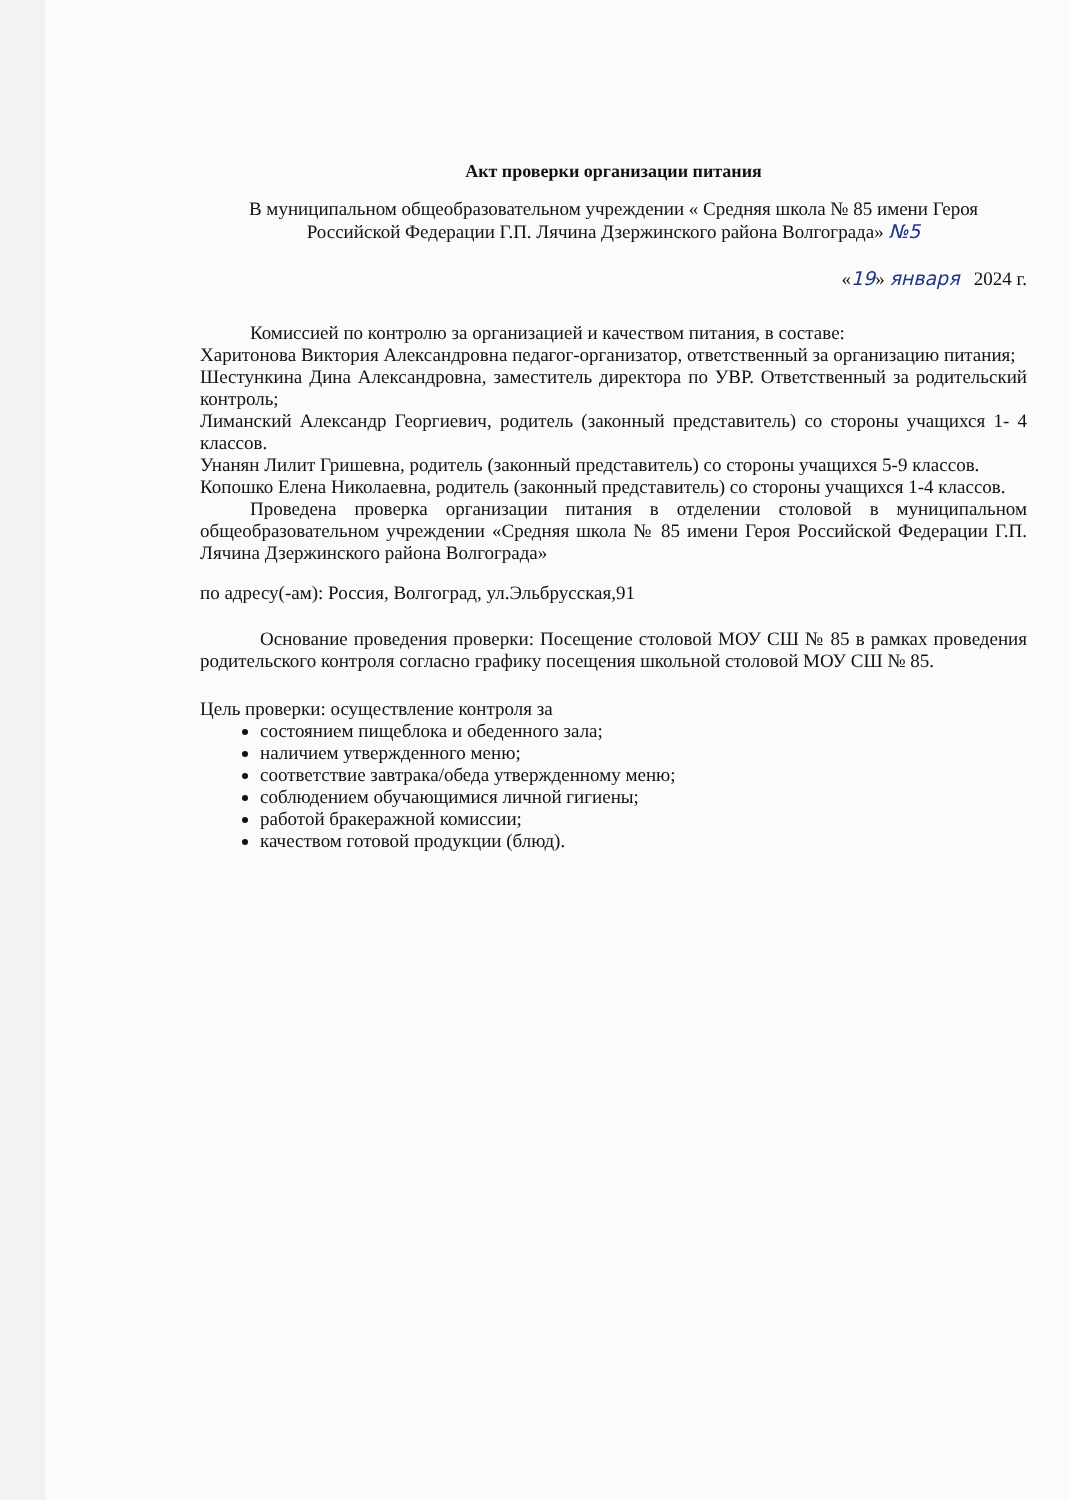Акт проверки организации питания
В муниципальном общеобразовательном учреждении « Средняя школа № 85 имени Героя Российской Федерации Г.П. Лячина Дзержинского района Волгограда» №5
«19» января 2024 г.
Комиссией по контролю за организацией и качеством питания, в составе:
Харитонова Виктория Александровна педагог-организатор, ответственный за организацию питания;
Шестункина Дина Александровна, заместитель директора по УВР. Ответственный за родительский контроль;
Лиманский Александр Георгиевич, родитель (законный представитель) со стороны учащихся 1- 4 классов.
Унанян Лилит Гришевна, родитель (законный представитель) со стороны учащихся 5-9 классов.
Копошко Елена Николаевна, родитель (законный представитель) со стороны учащихся 1-4 классов.
Проведена проверка организации питания в отделении столовой в муниципальном общеобразовательном учреждении «Средняя школа № 85 имени Героя Российской Федерации Г.П. Лячина Дзержинского района Волгограда»
по адресу(-ам): Россия, Волгоград, ул.Эльбрусская,91
Основание проведения проверки: Посещение столовой МОУ СШ № 85 в рамках проведения родительского контроля согласно графику посещения школьной столовой МОУ СШ № 85.
Цель проверки: осуществление контроля за
состоянием пищеблока и обеденного зала;
наличием утвержденного меню;
соответствие завтрака/обеда утвержденному меню;
соблюдением обучающимися личной гигиены;
работой бракеражной комиссии;
качеством готовой продукции (блюд).